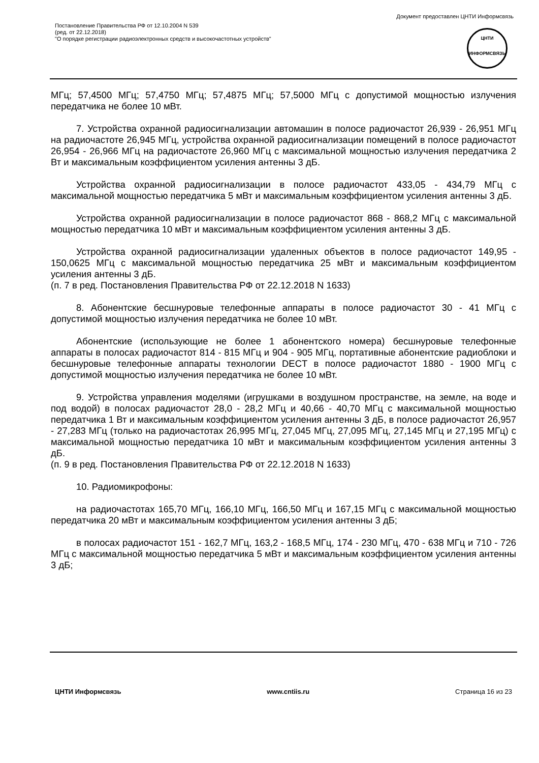Документ предоставлен ЦНТИ Информсвязь
Постановление Правительства РФ от 12.10.2004 N 539
(ред. от 22.12.2018)
"О порядке регистрации радиоэлектронных средств и высокочастотных устройств"
ЦНТИ
ИНФОРМСВЯЗЬ
МГц; 57,4500 МГц; 57,4750 МГц; 57,4875 МГц; 57,5000 МГц с допустимой мощностью излучения передатчика не более 10 мВт.
7. Устройства охранной радиосигнализации автомашин в полосе радиочастот 26,939 - 26,951 МГц на радиочастоте 26,945 МГц, устройства охранной радиосигнализации помещений в полосе радиочастот 26,954 - 26,966 МГц на радиочастоте 26,960 МГц с максимальной мощностью излучения передатчика 2 Вт и максимальным коэффициентом усиления антенны 3 дБ.
Устройства охранной радиосигнализации в полосе радиочастот 433,05 - 434,79 МГц с максимальной мощностью передатчика 5 мВт и максимальным коэффициентом усиления антенны 3 дБ.
Устройства охранной радиосигнализации в полосе радиочастот 868 - 868,2 МГц с максимальной мощностью передатчика 10 мВт и максимальным коэффициентом усиления антенны 3 дБ.
Устройства охранной радиосигнализации удаленных объектов в полосе радиочастот 149,95 - 150,0625 МГц с максимальной мощностью передатчика 25 мВт и максимальным коэффициентом усиления антенны 3 дБ.
(п. 7 в ред. Постановления Правительства РФ от 22.12.2018 N 1633)
8. Абонентские бесшнуровые телефонные аппараты в полосе радиочастот 30 - 41 МГц с допустимой мощностью излучения передатчика не более 10 мВт.
Абонентские (использующие не более 1 абонентского номера) бесшнуровые телефонные аппараты в полосах радиочастот 814 - 815 МГц и 904 - 905 МГц, портативные абонентские радиоблоки и бесшнуровые телефонные аппараты технологии DECT в полосе радиочастот 1880 - 1900 МГц с допустимой мощностью излучения передатчика не более 10 мВт.
9. Устройства управления моделями (игрушками в воздушном пространстве, на земле, на воде и под водой) в полосах радиочастот 28,0 - 28,2 МГц и 40,66 - 40,70 МГц с максимальной мощностью передатчика 1 Вт и максимальным коэффициентом усиления антенны 3 дБ, в полосе радиочастот 26,957 - 27,283 МГц (только на радиочастотах 26,995 МГц, 27,045 МГц, 27,095 МГц, 27,145 МГц и 27,195 МГц) с максимальной мощностью передатчика 10 мВт и максимальным коэффициентом усиления антенны 3 дБ.
(п. 9 в ред. Постановления Правительства РФ от 22.12.2018 N 1633)
10. Радиомикрофоны:
на радиочастотах 165,70 МГц, 166,10 МГц, 166,50 МГц и 167,15 МГц с максимальной мощностью передатчика 20 мВт и максимальным коэффициентом усиления антенны 3 дБ;
в полосах радиочастот 151 - 162,7 МГц, 163,2 - 168,5 МГц, 174 - 230 МГц, 470 - 638 МГц и 710 - 726 МГц с максимальной мощностью передатчика 5 мВт и максимальным коэффициентом усиления антенны 3 дБ;
ЦНТИ Информсвязь www.cntiis.ru Страница 16 из 23